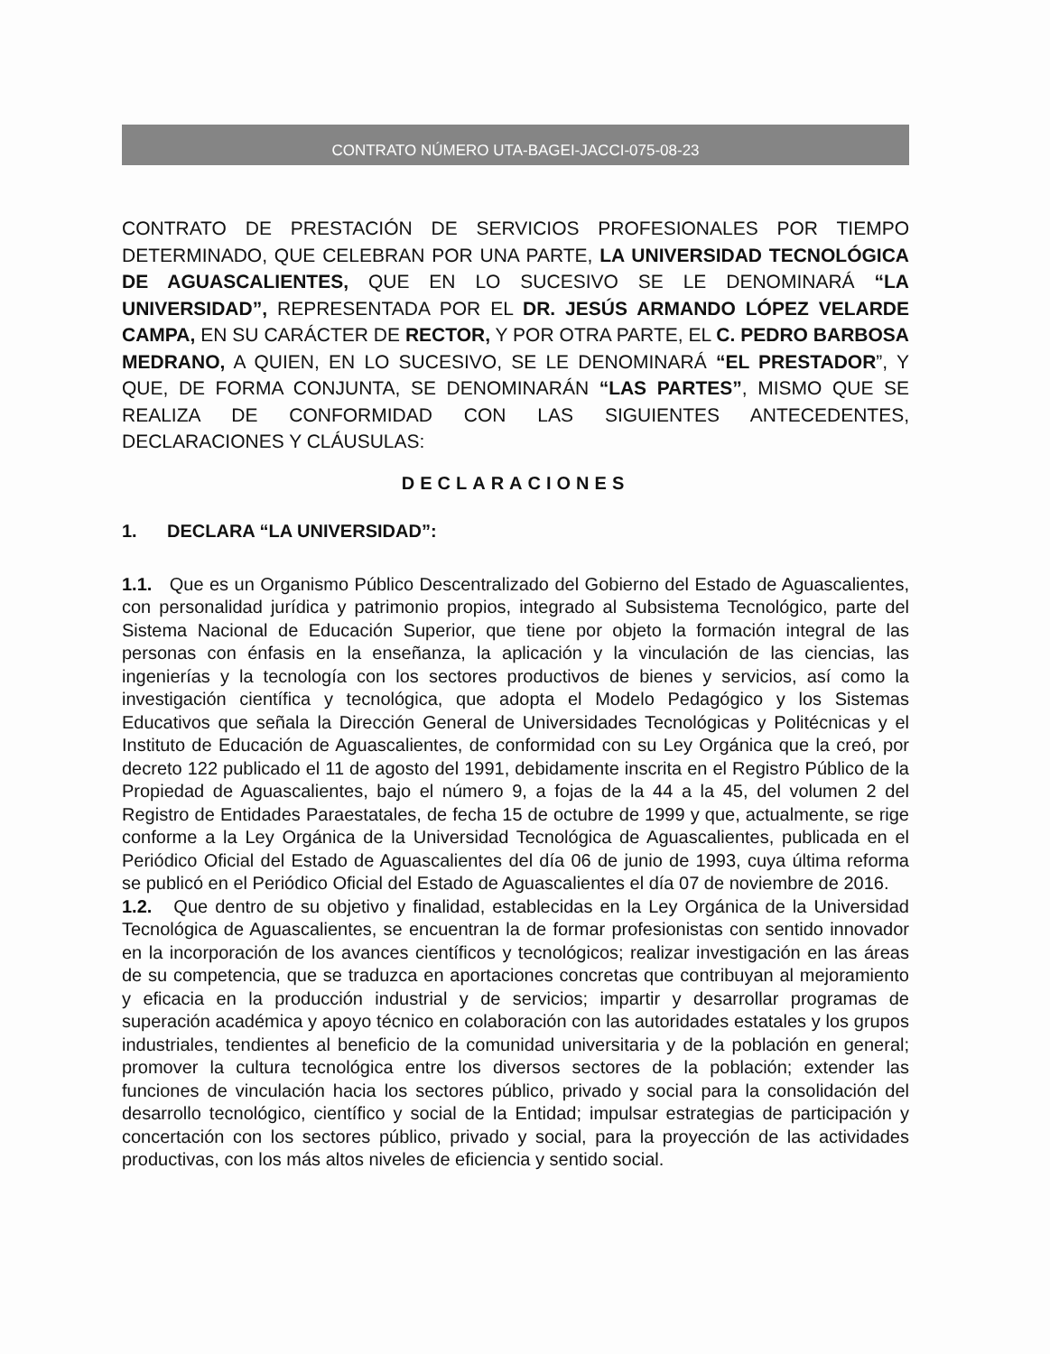CONTRATO NÚMERO UTA-BAGEI-JACCI-075-08-23
CONTRATO DE PRESTACIÓN DE SERVICIOS PROFESIONALES POR TIEMPO DETERMINADO, QUE CELEBRAN POR UNA PARTE, LA UNIVERSIDAD TECNOLÓGICA DE AGUASCALIENTES, QUE EN LO SUCESIVO SE LE DENOMINARÁ “LA UNIVERSIDAD”, REPRESENTADA POR EL DR. JESÚS ARMANDO LÓPEZ VELARDE CAMPA, EN SU CARÁCTER DE RECTOR, Y POR OTRA PARTE, EL C. PEDRO BARBOSA MEDRANO, A QUIEN, EN LO SUCESIVO, SE LE DENOMINARÁ “EL PRESTADOR”, Y QUE, DE FORMA CONJUNTA, SE DENOMINARÁN “LAS PARTES”, MISMO QUE SE REALIZA DE CONFORMIDAD CON LAS SIGUIENTES ANTECEDENTES, DECLARACIONES Y CLÁUSULAS:
DECLARACIONES
1. DECLARA “LA UNIVERSIDAD”:
1.1. Que es un Organismo Público Descentralizado del Gobierno del Estado de Aguascalientes, con personalidad jurídica y patrimonio propios, integrado al Subsistema Tecnológico, parte del Sistema Nacional de Educación Superior, que tiene por objeto la formación integral de las personas con énfasis en la enseñanza, la aplicación y la vinculación de las ciencias, las ingenierías y la tecnología con los sectores productivos de bienes y servicios, así como la investigación científica y tecnológica, que adopta el Modelo Pedagógico y los Sistemas Educativos que señala la Dirección General de Universidades Tecnológicas y Politécnicas y el Instituto de Educación de Aguascalientes, de conformidad con su Ley Orgánica que la creó, por decreto 122 publicado el 11 de agosto del 1991, debidamente inscrita en el Registro Público de la Propiedad de Aguascalientes, bajo el número 9, a fojas de la 44 a la 45, del volumen 2 del Registro de Entidades Paraestatales, de fecha 15 de octubre de 1999 y que, actualmente, se rige conforme a la Ley Orgánica de la Universidad Tecnológica de Aguascalientes, publicada en el Periódico Oficial del Estado de Aguascalientes del día 06 de junio de 1993, cuya última reforma se publicó en el Periódico Oficial del Estado de Aguascalientes el día 07 de noviembre de 2016.
1.2. Que dentro de su objetivo y finalidad, establecidas en la Ley Orgánica de la Universidad Tecnológica de Aguascalientes, se encuentran la de formar profesionistas con sentido innovador en la incorporación de los avances científicos y tecnológicos; realizar investigación en las áreas de su competencia, que se traduzca en aportaciones concretas que contribuyan al mejoramiento y eficacia en la producción industrial y de servicios; impartir y desarrollar programas de superación académica y apoyo técnico en colaboración con las autoridades estatales y los grupos industriales, tendientes al beneficio de la comunidad universitaria y de la población en general; promover la cultura tecnológica entre los diversos sectores de la población; extender las funciones de vinculación hacia los sectores público, privado y social para la consolidación del desarrollo tecnológico, científico y social de la Entidad; impulsar estrategias de participación y concertación con los sectores público, privado y social, para la proyección de las actividades productivas, con los más altos niveles de eficiencia y sentido social.